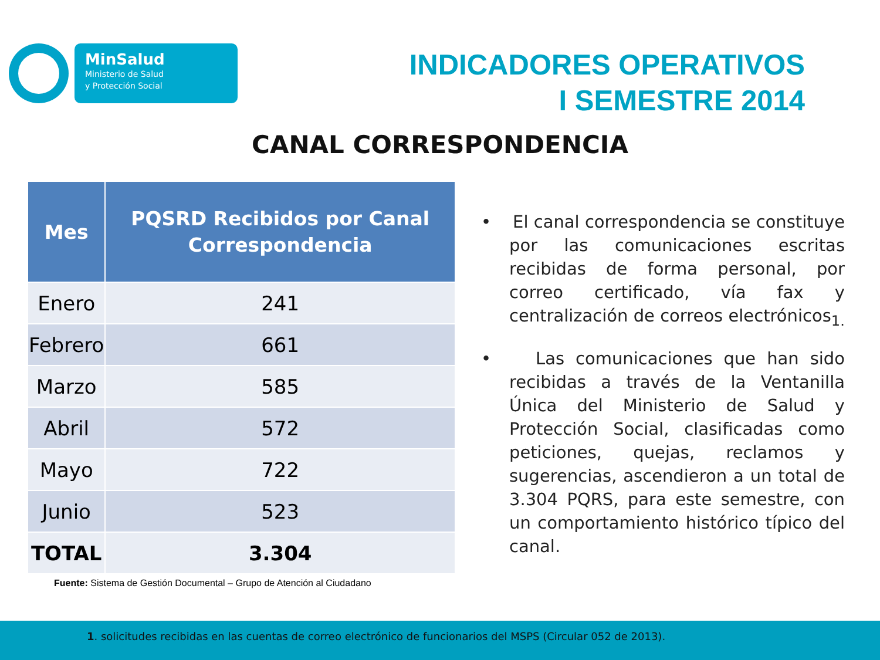MinSalud
Ministerio de Salud
y Protección Social
INDICADORES OPERATIVOS
I SEMESTRE 2014
CANAL CORRESPONDENCIA
| Mes | PQSRD Recibidos por Canal Correspondencia |
| --- | --- |
| Enero | 241 |
| Febrero | 661 |
| Marzo | 585 |
| Abril | 572 |
| Mayo | 722 |
| Junio | 523 |
| TOTAL | 3.304 |
Fuente: Sistema de Gestión Documental – Grupo de Atención al Ciudadano
• El canal correspondencia se constituye por las comunicaciones escritas recibidas de forma personal, por correo certificado, vía fax y centralización de correos electrónicos<sub>1.</sub>
• Las comunicaciones que han sido recibidas a través de la Ventanilla Única del Ministerio de Salud y Protección Social, clasificadas como peticiones, quejas, reclamos y sugerencias, ascendieron a un total de 3.304 PQRS, para este semestre, con un comportamiento histórico típico del canal.
1. solicitudes recibidas en las cuentas de correo electrónico de funcionarios del MSPS (Circular 052 de 2013).